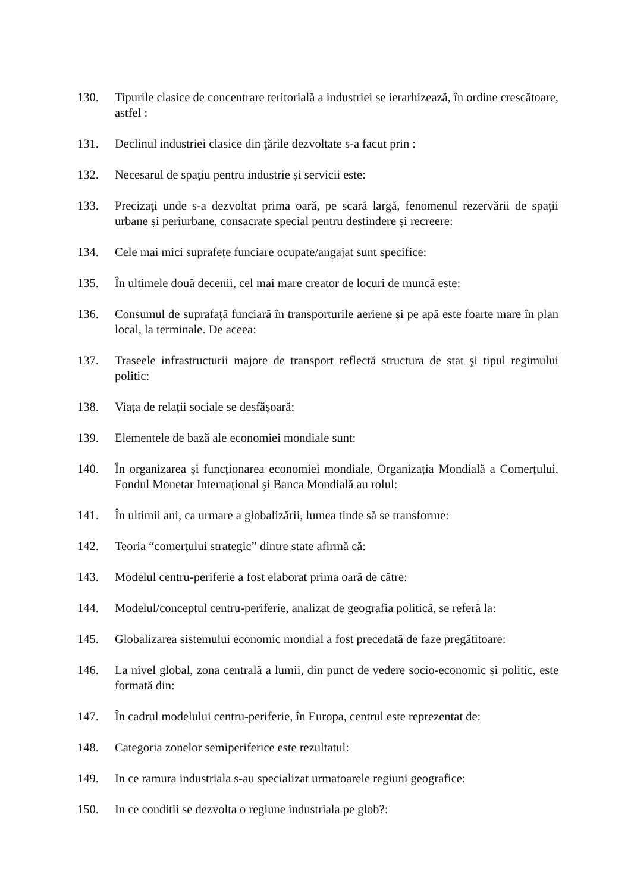130. Tipurile clasice de concentrare teritorială a industriei se ierarhizează, în ordine crescătoare, astfel :
131. Declinul industriei clasice din ţările dezvoltate s-a facut prin :
132. Necesarul de spațiu pentru industrie și servicii este:
133. Precizaţi unde s-a dezvoltat prima oară, pe scară largă, fenomenul rezervării de spaţii urbane și periurbane, consacrate special pentru destindere şi recreere:
134. Cele mai mici suprafețe funciare ocupate/angajat sunt specifice:
135. În ultimele două decenii, cel mai mare creator de locuri de muncă este:
136. Consumul de suprafaţă funciară în transporturile aeriene şi pe apă este foarte mare în plan local, la terminale. De aceea:
137. Traseele infrastructurii majore de transport reflectă structura de stat şi tipul regimului politic:
138. Viața de relații sociale se desfășoară:
139. Elementele de bază ale economiei mondiale sunt:
140. În organizarea și funcționarea economiei mondiale, Organizația Mondială a Comerțului, Fondul Monetar Internațional şi Banca Mondială au rolul:
141. În ultimii ani, ca urmare a globalizării, lumea tinde să se transforme:
142. Teoria “comerţului strategic” dintre state afirmă că:
143. Modelul centru-periferie a fost elaborat prima oară de către:
144. Modelul/conceptul centru-periferie, analizat de geografia politică, se referă la:
145. Globalizarea sistemului economic mondial a fost precedată de faze pregătitoare:
146. La nivel global, zona centrală a lumii, din punct de vedere socio-economic și politic, este formată din:
147. În cadrul modelului centru-periferie, în Europa, centrul este reprezentat de:
148. Categoria zonelor semiperiferice este rezultatul:
149. In ce ramura industriala s-au specializat urmatoarele regiuni geografice:
150. In ce conditii se dezvolta o regiune industriala pe glob?: